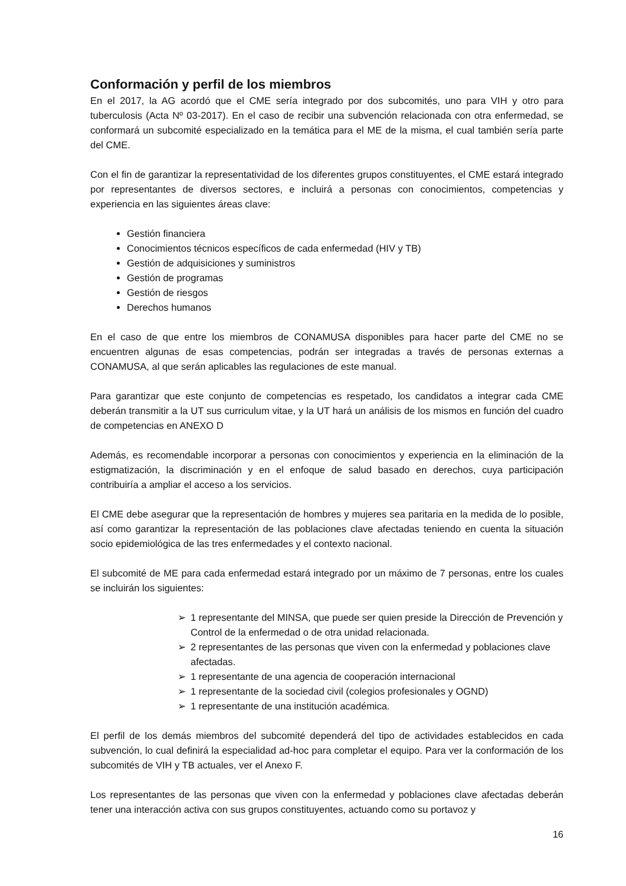Conformación y perfil de los miembros
En el 2017, la AG acordó que el CME sería integrado por dos subcomités, uno para VIH y otro para tuberculosis (Acta Nº 03-2017). En el caso de recibir una subvención relacionada con otra enfermedad, se conformará un subcomité especializado en la temática para el ME de la misma, el cual también sería parte del CME.
Con el fin de garantizar la representatividad de los diferentes grupos constituyentes, el CME estará integrado por representantes de diversos sectores, e incluirá a personas con conocimientos, competencias y experiencia en las siguientes áreas clave:
Gestión financiera
Conocimientos técnicos específicos de cada enfermedad (HIV y TB)
Gestión de adquisiciones y suministros
Gestión de programas
Gestión de riesgos
Derechos humanos
En el caso de que entre los miembros de CONAMUSA disponibles para hacer parte del CME no se encuentren algunas de esas competencias, podrán ser integradas a través de personas externas a CONAMUSA, al que serán aplicables las regulaciones de este manual.
Para garantizar que este conjunto de competencias es respetado, los candidatos a integrar cada CME deberán transmitir a la UT sus curriculum vitae, y la UT hará un análisis de los mismos en función del cuadro de competencias en ANEXO D
Además, es recomendable incorporar a personas con conocimientos y experiencia en la eliminación de la estigmatización, la discriminación y en el enfoque de salud basado en derechos, cuya participación contribuiría a ampliar el acceso a los servicios.
El CME debe asegurar que la representación de hombres y mujeres sea paritaria en la medida de lo posible, así como garantizar la representación de las poblaciones clave afectadas teniendo en cuenta la situación socio epidemiológica de las tres enfermedades y el contexto nacional.
El subcomité de ME para cada enfermedad estará integrado por un máximo de 7 personas, entre los cuales se incluirán los siguientes:
➢ 1 representante del MINSA, que puede ser quien preside la Dirección de Prevención y Control de la enfermedad o de otra unidad relacionada.
➢ 2 representantes de las personas que viven con la enfermedad y poblaciones clave afectadas.
➢ 1 representante de una agencia de cooperación internacional
➢ 1 representante de la sociedad civil (colegios profesionales y OGND)
➢ 1 representante de una institución académica.
El perfil de los demás miembros del subcomité dependerá del tipo de actividades establecidos en cada subvención, lo cual definirá la especialidad ad-hoc para completar el equipo. Para ver la conformación de los subcomités de VIH y TB actuales, ver el Anexo F.
Los representantes de las personas que viven con la enfermedad y poblaciones clave afectadas deberán tener una interacción activa con sus grupos constituyentes, actuando como su portavoz y
16